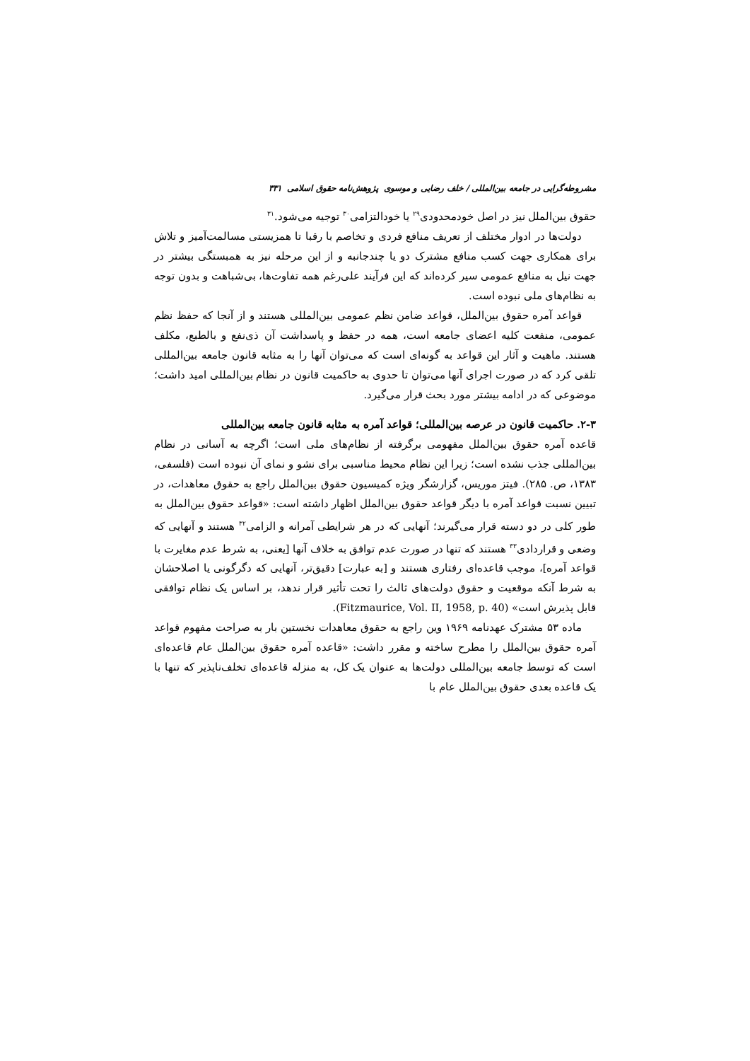مشروطه‌گرایی در جامعه بین‌المللی / خلف رضایی و موسوی پژوهش‌نامه حقوق اسلامی ۳۳۱
حقوق بین‌الملل نیز در اصل خودمحدودی<sup>۲۹</sup> یا خودالتزامی<sup>۳۰</sup> توجیه می‌شود.<sup>۳۱</sup>
دولت‌ها در ادوار مختلف از تعریف منافع فردی و تخاصم با رقبا تا همزیستی مسالمت‌آمیز و تلاش برای همکاری جهت کسب منافع مشترک دو یا چندجانبه و از این مرحله نیز به همبستگی بیشتر در جهت نیل به منافع عمومی سیر کرده‌اند که این فرآیند علی‌رغم همه تفاوت‌ها، بی‌شباهت و بدون توجه به نظام‌های ملی نبوده است.
قواعد آمره حقوق بین‌الملل، قواعد ضامن نظم عمومی بین‌المللی هستند و از آنجا که حفظ نظم عمومی، منفعت کلیه اعضای جامعه است، همه در حفظ و پاسداشت آن ذی‌نفع و بالطبع، مکلف هستند. ماهیت و آثار این قواعد به گونه‌ای است که می‌توان آنها را به مثابه قانون جامعه بین‌المللی تلقی کرد که در صورت اجرای آنها می‌توان تا حدوی به حاکمیت قانون در نظام بین‌المللی امید داشت؛ موضوعی که در ادامه بیشتر مورد بحث قرار می‌گیرد.
۲-۳. حاکمیت قانون در عرصه بین‌المللی؛ قواعد آمره به مثابه قانون جامعه بین‌المللی
قاعده آمره حقوق بین‌الملل مفهومی برگرفته از نظام‌های ملی است؛ اگرچه به آسانی در نظام بین‌المللی جذب نشده است؛ زیرا این نظام محیط مناسبی برای نشو و نمای آن نبوده است (فلسفی، ۱۳۸۳، ص. ۲۸۵). فیتز موریس، گزارشگر ویژه کمیسیون حقوق بین‌الملل راجع به حقوق معاهدات، در تبیین نسبت قواعد آمره با دیگر قواعد حقوق بین‌الملل اظهار داشته است: «قواعد حقوق بین‌الملل به طور کلی در دو دسته قرار می‌گیرند؛ آنهایی که در هر شرایطی آمرانه و الزامی<sup>۳۲</sup> هستند و آنهایی که وضعی و قراردادی<sup>۳۳</sup> هستند که تنها در صورت عدم توافق به خلاف آنها [یعنی، به شرط عدم مغایرت با قواعد آمره]، موجب قاعده‌ای رفتاری هستند و [به عبارت] دقیق‌تر، آنهایی که دگرگونی یا اصلاحشان به شرط آنکه موقعیت و حقوق دولت‌های ثالث را تحت تأثیر قرار ندهد، بر اساس یک نظام توافقی قابل پذیرش است» (Fitzmaurice, Vol. II, 1958, p. 40).
ماده ۵۳ مشترک عهدنامه ۱۹۶۹ وین راجع به حقوق معاهدات نخستین بار به صراحت مفهوم قواعد آمره حقوق بین‌الملل را مطرح ساخته و مقرر داشت: «قاعده آمره حقوق بین‌الملل عام قاعده‌ای است که توسط جامعه بین‌المللی دولت‌ها به عنوان یک کل، به منزله قاعده‌ای تخلف‌ناپذیر که تنها با یک قاعده بعدی حقوق بین‌الملل عام با